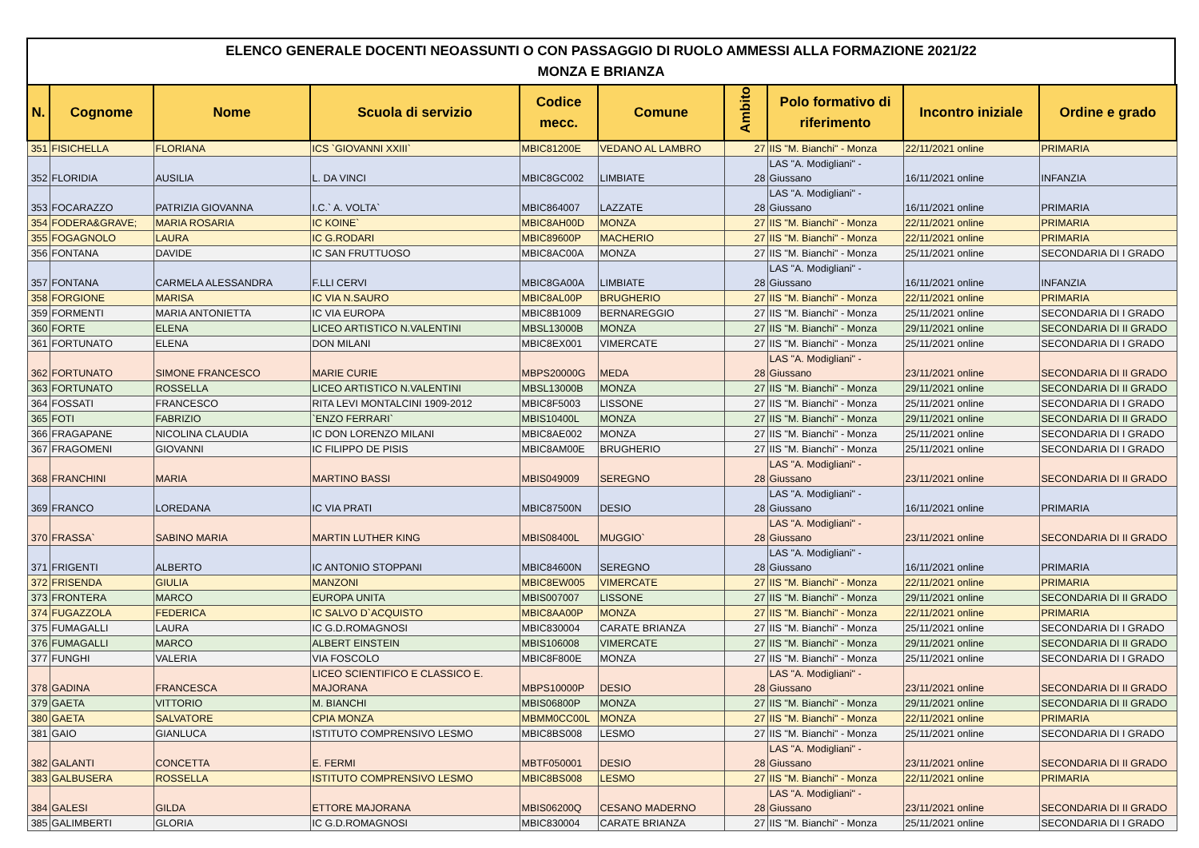ELENCO GENERALE DOCENTI NEOASSUNTI O CON PASSAGGIO DI RUOLO AMMESSI ALLA FORMAZIONE 2021/22
MONZA E BRIANZA
| N. | Cognome | Nome | Scuola di servizio | Codice mecc. | Comune | Ambito | Polo formativo di riferimento | Incontro iniziale | Ordine e grado |
| --- | --- | --- | --- | --- | --- | --- | --- | --- | --- |
| 351 | FISICHELLA | FLORIANA | ICS `GIOVANNI XXIII` | MBIC81200E | VEDANO AL LAMBRO | 27 | IIS "M. Bianchi" - Monza | 22/11/2021 online | PRIMARIA |
| 352 | FLORIDIA | AUSILIA | L. DA VINCI | MBIC8GC002 | LIMBIATE | 28 | LAS "A. Modigliani" - Giussano | 16/11/2021 online | INFANZIA |
| 353 | FOCARAZZO | PATRIZIA GIOVANNA | I.C.` A. VOLTA` | MBIC864007 | LAZZATE | 28 | LAS "A. Modigliani" - Giussano | 16/11/2021 online | PRIMARIA |
| 354 | FODERA&GRAVE; | MARIA ROSARIA | IC KOINE` | MBIC8AH00D | MONZA | 27 | IIS "M. Bianchi" - Monza | 22/11/2021 online | PRIMARIA |
| 355 | FOGAGNOLO | LAURA | IC G.RODARI | MBIC89600P | MACHERIO | 27 | IIS "M. Bianchi" - Monza | 22/11/2021 online | PRIMARIA |
| 356 | FONTANA | DAVIDE | IC SAN FRUTTUOSO | MBIC8AC00A | MONZA | 27 | IIS "M. Bianchi" - Monza | 25/11/2021 online | SECONDARIA DI I GRADO |
| 357 | FONTANA | CARMELA ALESSANDRA | F.LLI CERVI | MBIC8GA00A | LIMBIATE | 28 | LAS "A. Modigliani" - Giussano | 16/11/2021 online | INFANZIA |
| 358 | FORGIONE | MARISA | IC VIA N.SAURO | MBIC8AL00P | BRUGHERIO | 27 | IIS "M. Bianchi" - Monza | 22/11/2021 online | PRIMARIA |
| 359 | FORMENTI | MARIA ANTONIETTA | IC VIA EUROPA | MBIC8B1009 | BERNAREGGIO | 27 | IIS "M. Bianchi" - Monza | 25/11/2021 online | SECONDARIA DI I GRADO |
| 360 | FORTE | ELENA | LICEO ARTISTICO N.VALENTINI | MBSL13000B | MONZA | 27 | IIS "M. Bianchi" - Monza | 29/11/2021 online | SECONDARIA DI II GRADO |
| 361 | FORTUNATO | ELENA | DON MILANI | MBIC8EX001 | VIMERCATE | 27 | IIS "M. Bianchi" - Monza | 25/11/2021 online | SECONDARIA DI I GRADO |
| 362 | FORTUNATO | SIMONE FRANCESCO | MARIE CURIE | MBPS20000G | MEDA | 28 | LAS "A. Modigliani" - Giussano | 23/11/2021 online | SECONDARIA DI II GRADO |
| 363 | FORTUNATO | ROSSELLA | LICEO ARTISTICO N.VALENTINI | MBSL13000B | MONZA | 27 | IIS "M. Bianchi" - Monza | 29/11/2021 online | SECONDARIA DI II GRADO |
| 364 | FOSSATI | FRANCESCO | RITA LEVI MONTALCINI 1909-2012 | MBIC8F5003 | LISSONE | 27 | IIS "M. Bianchi" - Monza | 25/11/2021 online | SECONDARIA DI I GRADO |
| 365 | FOTI | FABRIZIO | `ENZO FERRARI` | MBIS10400L | MONZA | 27 | IIS "M. Bianchi" - Monza | 29/11/2021 online | SECONDARIA DI II GRADO |
| 366 | FRAGAPANE | NICOLINA CLAUDIA | IC DON LORENZO MILANI | MBIC8AE002 | MONZA | 27 | IIS "M. Bianchi" - Monza | 25/11/2021 online | SECONDARIA DI I GRADO |
| 367 | FRAGOMENI | GIOVANNI | IC FILIPPO DE PISIS | MBIC8AM00E | BRUGHERIO | 27 | IIS "M. Bianchi" - Monza | 25/11/2021 online | SECONDARIA DI I GRADO |
| 368 | FRANCHINI | MARIA | MARTINO BASSI | MBIS049009 | SEREGNO | 28 | LAS "A. Modigliani" - Giussano | 23/11/2021 online | SECONDARIA DI II GRADO |
| 369 | FRANCO | LOREDANA | IC VIA PRATI | MBIC87500N | DESIO | 28 | LAS "A. Modigliani" - Giussano | 16/11/2021 online | PRIMARIA |
| 370 | FRASSA` | SABINO MARIA | MARTIN LUTHER KING | MBIS08400L | MUGGIO` | 28 | LAS "A. Modigliani" - Giussano | 23/11/2021 online | SECONDARIA DI II GRADO |
| 371 | FRIGENTI | ALBERTO | IC ANTONIO STOPPANI | MBIC84600N | SEREGNO | 28 | LAS "A. Modigliani" - Giussano | 16/11/2021 online | PRIMARIA |
| 372 | FRISENDA | GIULIA | MANZONI | MBIC8EW005 | VIMERCATE | 27 | IIS "M. Bianchi" - Monza | 22/11/2021 online | PRIMARIA |
| 373 | FRONTERA | MARCO | EUROPA UNITA | MBIS007007 | LISSONE | 27 | IIS "M. Bianchi" - Monza | 29/11/2021 online | SECONDARIA DI II GRADO |
| 374 | FUGAZZOLA | FEDERICA | IC SALVO D`ACQUISTO | MBIC8AA00P | MONZA | 27 | IIS "M. Bianchi" - Monza | 22/11/2021 online | PRIMARIA |
| 375 | FUMAGALLI | LAURA | IC G.D.ROMAGNOSI | MBIC830004 | CARATE BRIANZA | 27 | IIS "M. Bianchi" - Monza | 25/11/2021 online | SECONDARIA DI I GRADO |
| 376 | FUMAGALLI | MARCO | ALBERT EINSTEIN | MBIS106008 | VIMERCATE | 27 | IIS "M. Bianchi" - Monza | 29/11/2021 online | SECONDARIA DI II GRADO |
| 377 | FUNGHI | VALERIA | VIA FOSCOLO | MBIC8F800E | MONZA | 27 | IIS "M. Bianchi" - Monza | 25/11/2021 online | SECONDARIA DI I GRADO |
| 378 | GADINA | FRANCESCA | LICEO SCIENTIFICO E CLASSICO E. MAJORANA | MBPS10000P | DESIO | 28 | LAS "A. Modigliani" - Giussano | 23/11/2021 online | SECONDARIA DI II GRADO |
| 379 | GAETA | VITTORIO | M. BIANCHI | MBIS06800P | MONZA | 27 | IIS "M. Bianchi" - Monza | 29/11/2021 online | SECONDARIA DI II GRADO |
| 380 | GAETA | SALVATORE | CPIA MONZA | MBMM0CC00L | MONZA | 27 | IIS "M. Bianchi" - Monza | 22/11/2021 online | PRIMARIA |
| 381 | GAIO | GIANLUCA | ISTITUTO COMPRENSIVO LESMO | MBIC8BS008 | LESMO | 27 | IIS "M. Bianchi" - Monza | 25/11/2021 online | SECONDARIA DI I GRADO |
| 382 | GALANTI | CONCETTA | E. FERMI | MBTF050001 | DESIO | 28 | LAS "A. Modigliani" - Giussano | 23/11/2021 online | SECONDARIA DI II GRADO |
| 383 | GALBUSERA | ROSSELLA | ISTITUTO COMPRENSIVO LESMO | MBIC8BS008 | LESMO | 27 | IIS "M. Bianchi" - Monza | 22/11/2021 online | PRIMARIA |
| 384 | GALESI | GILDA | ETTORE MAJORANA | MBIS06200Q | CESANO MADERNO | 28 | LAS "A. Modigliani" - Giussano | 23/11/2021 online | SECONDARIA DI II GRADO |
| 385 | GALIMBERTI | GLORIA | IC G.D.ROMAGNOSI | MBIC830004 | CARATE BRIANZA | 27 | IIS "M. Bianchi" - Monza | 25/11/2021 online | SECONDARIA DI I GRADO |